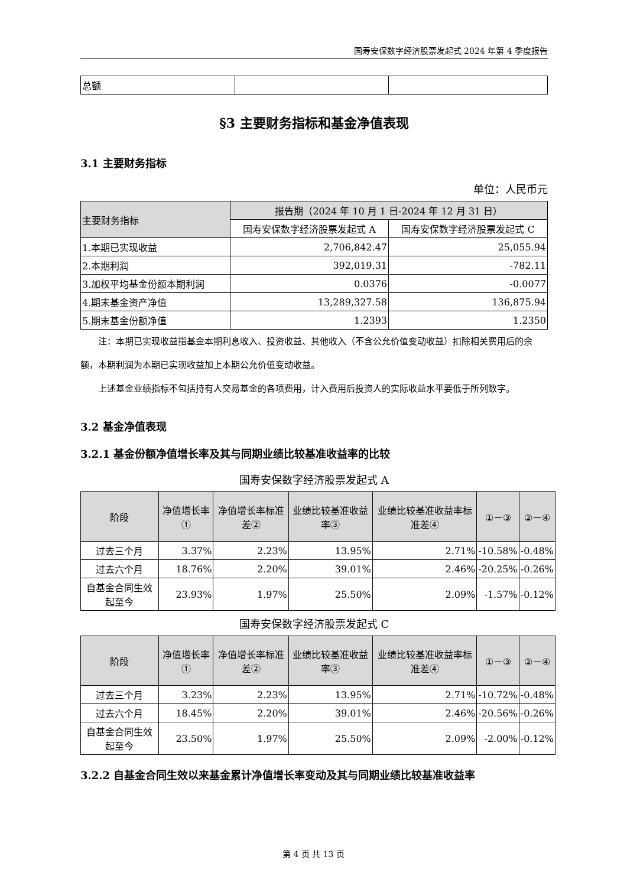国寿安保数字经济股票发起式 2024 年第 4 季度报告
| 总额 | | |
§3 主要财务指标和基金净值表现
3.1 主要财务指标
单位：人民币元
| 主要财务指标 | 报告期（2024 年 10 月 1 日-2024 年 12 月 31 日） | |
| --- | --- | --- |
| | 国寿安保数字经济股票发起式 A | 国寿安保数字经济股票发起式 C |
| 1.本期已实现收益 | 2,706,842.47 | 25,055.94 |
| 2.本期利润 | 392,019.31 | -782.11 |
| 3.加权平均基金份额本期利润 | 0.0376 | -0.0077 |
| 4.期末基金资产净值 | 13,289,327.58 | 136,875.94 |
| 5.期末基金份额净值 | 1.2393 | 1.2350 |
注：本期已实现收益指基金本期利息收入、投资收益、其他收入（不含公允价值变动收益）扣除相关费用后的余额，本期利润为本期已实现收益加上本期公允价值变动收益。
上述基金业绩指标不包括持有人交易基金的各项费用，计入费用后投资人的实际收益水平要低于所列数字。
3.2 基金净值表现
3.2.1 基金份额净值增长率及其与同期业绩比较基准收益率的比较
国寿安保数字经济股票发起式 A
| 阶段 | 净值增长率① | 净值增长率标准差② | 业绩比较基准收益率③ | 业绩比较基准收益率标准差④ | ①－③ | ②－④ |
| --- | --- | --- | --- | --- | --- | --- |
| 过去三个月 | 3.37% | 2.23% | 13.95% | 2.71% | -10.58% | -0.48% |
| 过去六个月 | 18.76% | 2.20% | 39.01% | 2.46% | -20.25% | -0.26% |
| 自基金合同生效起至今 | 23.93% | 1.97% | 25.50% | 2.09% | -1.57% | -0.12% |
国寿安保数字经济股票发起式 C
| 阶段 | 净值增长率① | 净值增长率标准差② | 业绩比较基准收益率③ | 业绩比较基准收益率标准差④ | ①－③ | ②－④ |
| --- | --- | --- | --- | --- | --- | --- |
| 过去三个月 | 3.23% | 2.23% | 13.95% | 2.71% | -10.72% | -0.48% |
| 过去六个月 | 18.45% | 2.20% | 39.01% | 2.46% | -20.56% | -0.26% |
| 自基金合同生效起至今 | 23.50% | 1.97% | 25.50% | 2.09% | -2.00% | -0.12% |
3.2.2 自基金合同生效以来基金累计净值增长率变动及其与同期业绩比较基准收益率
第 4 页 共 13 页